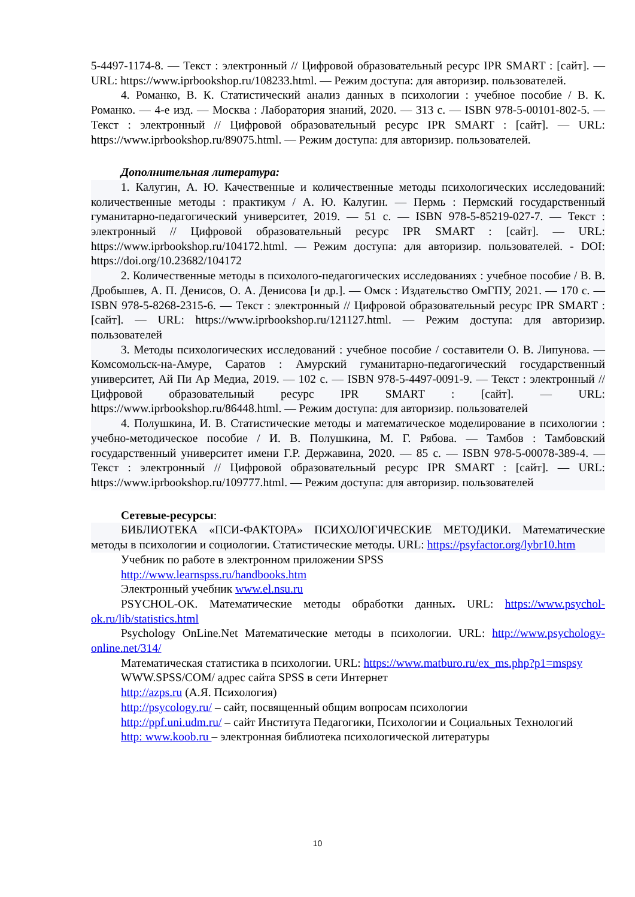5-4497-1174-8. — Текст : электронный // Цифровой образовательный ресурс IPR SMART : [сайт]. — URL: https://www.iprbookshop.ru/108233.html. — Режим доступа: для авторизир. пользователей.
4. Романко, В. К. Статистический анализ данных в психологии : учебное пособие / В. К. Романко. — 4-е изд. — Москва : Лаборатория знаний, 2020. — 313 с. — ISBN 978-5-00101-802-5. — Текст : электронный // Цифровой образовательный ресурс IPR SMART : [сайт]. — URL: https://www.iprbookshop.ru/89075.html. — Режим доступа: для авторизир. пользователей.
Дополнительная литература:
1. Калугин, А. Ю. Качественные и количественные методы психологических исследований: количественные методы : практикум / А. Ю. Калугин. — Пермь : Пермский государственный гуманитарно-педагогический университет, 2019. — 51 с. — ISBN 978-5-85219-027-7. — Текст : электронный // Цифровой образовательный ресурс IPR SMART : [сайт]. — URL: https://www.iprbookshop.ru/104172.html. — Режим доступа: для авторизир. пользователей. - DOI: https://doi.org/10.23682/104172
2. Количественные методы в психолого-педагогических исследованиях : учебное пособие / В. В. Дробышев, А. П. Денисов, О. А. Денисова [и др.]. — Омск : Издательство ОмГПУ, 2021. — 170 с. — ISBN 978-5-8268-2315-6. — Текст : электронный // Цифровой образовательный ресурс IPR SMART : [сайт]. — URL: https://www.iprbookshop.ru/121127.html. — Режим доступа: для авторизир. пользователей
3. Методы психологических исследований : учебное пособие / составители О. В. Липунова. — Комсомольск-на-Амуре, Саратов : Амурский гуманитарно-педагогический государственный университет, Ай Пи Ар Медиа, 2019. — 102 с. — ISBN 978-5-4497-0091-9. — Текст : электронный // Цифровой образовательный ресурс IPR SMART : [сайт]. — URL: https://www.iprbookshop.ru/86448.html. — Режим доступа: для авторизир. пользователей
4. Полушкина, И. В. Статистические методы и математическое моделирование в психологии : учебно-методическое пособие / И. В. Полушкина, М. Г. Рябова. — Тамбов : Тамбовский государственный университет имени Г.Р. Державина, 2020. — 85 с. — ISBN 978-5-00078-389-4. — Текст : электронный // Цифровой образовательный ресурс IPR SMART : [сайт]. — URL: https://www.iprbookshop.ru/109777.html. — Режим доступа: для авторизир. пользователей
Сетевые-ресурсы:
БИБЛИОТЕКА «ПСИ-ФАКТОРА» ПСИХОЛОГИЧЕСКИЕ МЕТОДИКИ. Математические методы в психологии и социологии. Статистические методы. URL: https://psyfactor.org/lybr10.htm
Учебник по работе в электронном приложении SPSS
http://www.learnspss.ru/handbooks.htm
Электронный учебник www.el.nsu.ru
PSYCHOL-OK. Математические методы обработки данных. URL: https://www.psychol-ok.ru/lib/statistics.html
Psychology OnLine.Net Математические методы в психологии. URL: http://www.psychology-online.net/314/
Математическая статистика в психологии. URL: https://www.matburo.ru/ex_ms.php?p1=mspsy
WWW.SPSS/COM/ адрес сайта SPSS в сети Интернет
http://azps.ru (А.Я. Психология)
http://psycology.ru/ – сайт, посвященный общим вопросам психологии
http://ppf.uni.udm.ru/ – сайт Института Педагогики, Психологии и Социальных Технологий
http: www.koob.ru – электронная библиотека психологической литературы
10